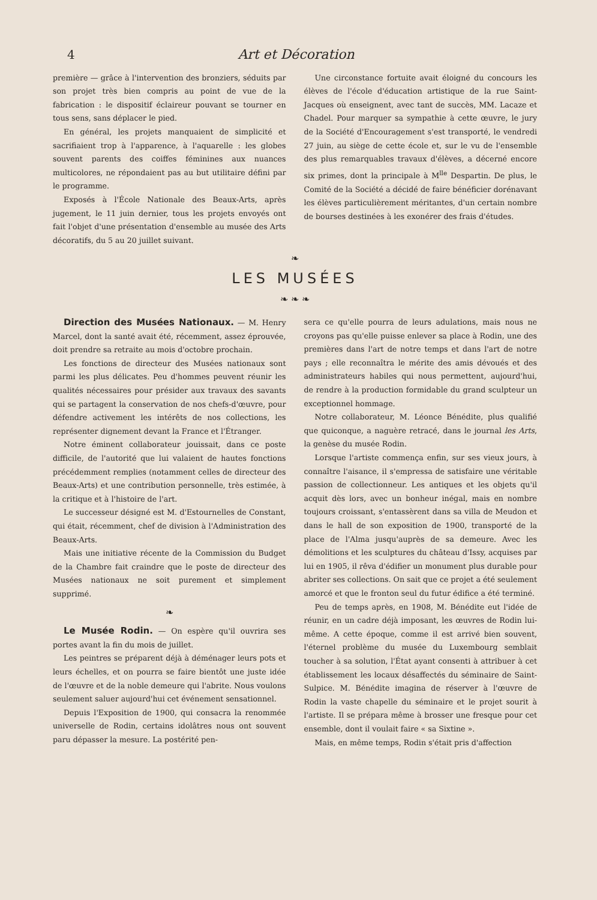4 Art et Décoration
première — grâce à l'intervention des bronziers, séduits par son projet très bien compris au point de vue de la fabrication : le dispositif éclaireur pouvant se tourner en tous sens, sans déplacer le pied.
En général, les projets manquaient de simplicité et sacrifiaient trop à l'apparence, à l'aquarelle : les globes souvent parents des coiffes féminines aux nuances multicolores, ne répondaient pas au but utilitaire défini par le programme.
Exposés à l'École Nationale des Beaux-Arts, après jugement, le 11 juin dernier, tous les projets envoyés ont fait l'objet d'une présentation d'ensemble au musée des Arts décoratifs, du 5 au 20 juillet suivant.
Une circonstance fortuite avait éloigné du concours les élèves de l'école d'éducation artistique de la rue Saint-Jacques où enseignent, avec tant de succès, MM. Lacaze et Chadel. Pour marquer sa sympathie à cette œuvre, le jury de la Société d'Encouragement s'est transporté, le vendredi 27 juin, au siège de cette école et, sur le vu de l'ensemble des plus remarquables travaux d'élèves, a décerné encore six primes, dont la principale à M<sup>lle</sup> Despartin. De plus, le Comité de la Société a décidé de faire bénéficier dorénavant les élèves particulièrement méritantes, d'un certain nombre de bourses destinées à les exonérer des frais d'études.
❧
LES MUSÉES
❧ ❧ ❧
Direction des Musées Nationaux. — M. Henry Marcel, dont la santé avait été, récemment, assez éprouvée, doit prendre sa retraite au mois d'octobre prochain.
Les fonctions de directeur des Musées nationaux sont parmi les plus délicates. Peu d'hommes peuvent réunir les qualités nécessaires pour présider aux travaux des savants qui se partagent la conservation de nos chefs-d'œuvre, pour défendre activement les intérêts de nos collections, les représenter dignement devant la France et l'Étranger.
Notre éminent collaborateur jouissait, dans ce poste difficile, de l'autorité que lui valaient de hautes fonctions précédemment remplies (notamment celles de directeur des Beaux-Arts) et une contribution personnelle, très estimée, à la critique et à l'histoire de l'art.
Le successeur désigné est M. d'Estournelles de Constant, qui était, récemment, chef de division à l'Administration des Beaux-Arts.
Mais une initiative récente de la Commission du Budget de la Chambre fait craindre que le poste de directeur des Musées nationaux ne soit purement et simplement supprimé.
❧
Le Musée Rodin. — On espère qu'il ouvrira ses portes avant la fin du mois de juillet.
Les peintres se préparent déjà à déménager leurs pots et leurs échelles, et on pourra se faire bientôt une juste idée de l'œuvre et de la noble demeure qui l'abrite. Nous voulons seulement saluer aujourd'hui cet événement sensationnel.
Depuis l'Exposition de 1900, qui consacra la renommée universelle de Rodin, certains idolâtres nous ont souvent paru dépasser la mesure. La postérité pen-
sera ce qu'elle pourra de leurs adulations, mais nous ne croyons pas qu'elle puisse enlever sa place à Rodin, une des premières dans l'art de notre temps et dans l'art de notre pays ; elle reconnaîtra le mérite des amis dévoués et des administrateurs habiles qui nous permettent, aujourd'hui, de rendre à la production formidable du grand sculpteur un exceptionnel hommage.
Notre collaborateur, M. Léonce Bénédite, plus qualifié que quiconque, a naguère retracé, dans le journal les Arts, la genèse du musée Rodin.
Lorsque l'artiste commença enfin, sur ses vieux jours, à connaître l'aisance, il s'empressa de satisfaire une véritable passion de collectionneur. Les antiques et les objets qu'il acquit dès lors, avec un bonheur inégal, mais en nombre toujours croissant, s'entassèrent dans sa villa de Meudon et dans le hall de son exposition de 1900, transporté de la place de l'Alma jusqu'auprès de sa demeure. Avec les démolitions et les sculptures du château d'Issy, acquises par lui en 1905, il rêva d'édifier un monument plus durable pour abriter ses collections. On sait que ce projet a été seulement amorcé et que le fronton seul du futur édifice a été terminé.
Peu de temps après, en 1908, M. Bénédite eut l'idée de réunir, en un cadre déjà imposant, les œuvres de Rodin lui-même. A cette époque, comme il est arrivé bien souvent, l'éternel problème du musée du Luxembourg semblait toucher à sa solution, l'État ayant consenti à attribuer à cet établissement les locaux désaffectés du séminaire de Saint-Sulpice. M. Bénédite imagina de réserver à l'œuvre de Rodin la vaste chapelle du séminaire et le projet sourit à l'artiste. Il se prépara même à brosser une fresque pour cet ensemble, dont il voulait faire « sa Sixtine ».
Mais, en même temps, Rodin s'était pris d'affection